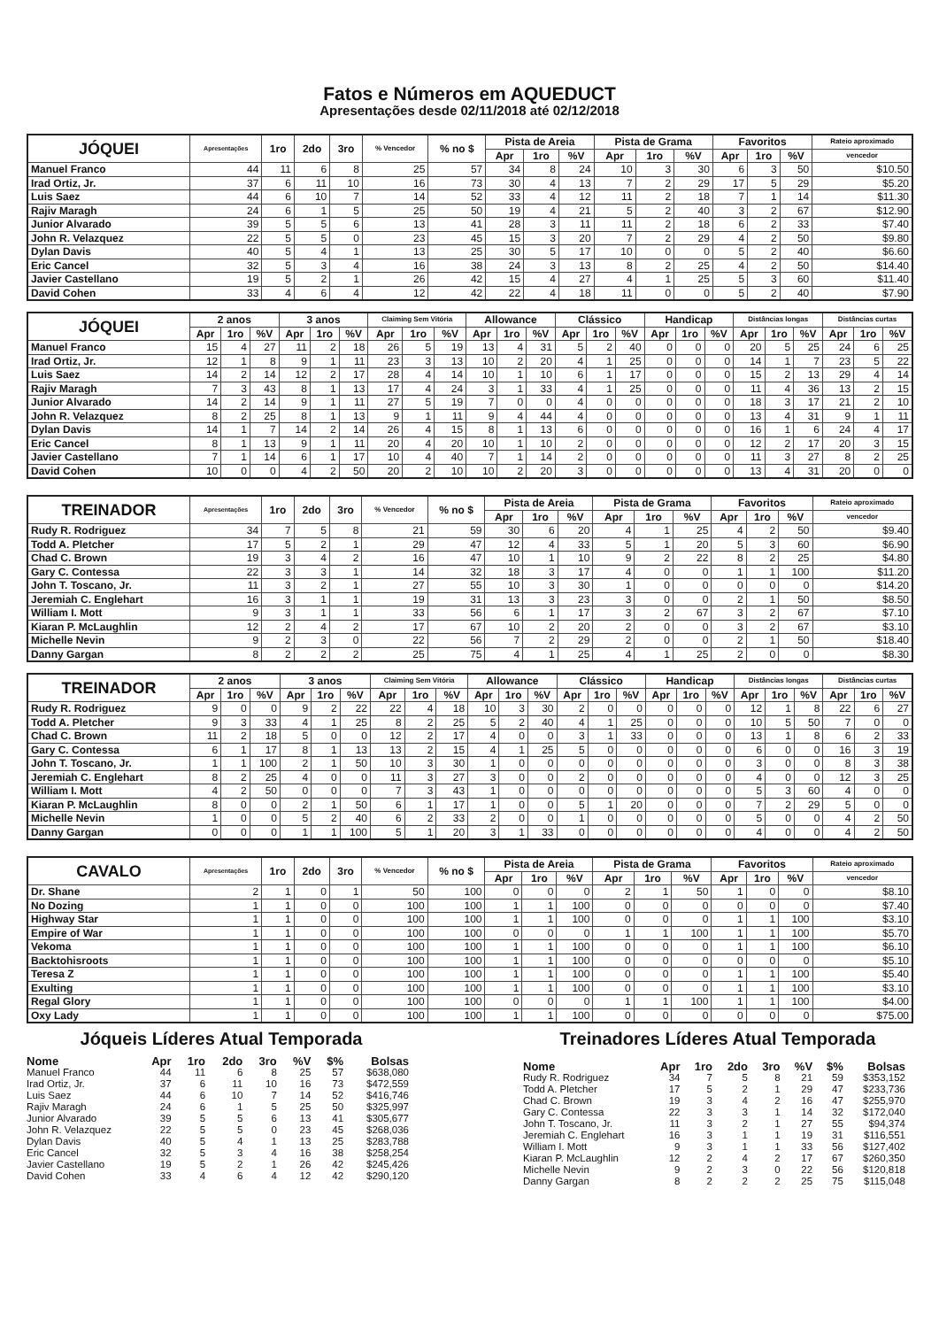Fatos e Números em AQUEDUCT
Apresentações desde 02/11/2018 até 02/12/2018
| JÓQUEI | Apresentações | 1ro | 2do | 3ro | % Vencedor | % no $ | Pista de Areia | | | Pista de Grama | | | Favoritos | | | Rateio aproximado |
| --- | --- | --- | --- | --- | --- | --- | --- | --- | --- | --- | --- | --- | --- | --- | --- | --- |
| | | | | | | | Apr | 1ro | %V | Apr | 1ro | %V | Apr | 1ro | %V | vencedor |
| Manuel Franco | 44 | 11 | 6 | 8 | 25 | 57 | 34 | 8 | 24 | 10 | 3 | 30 | 6 | 3 | 50 | $10.50 |
| Irad Ortiz, Jr. | 37 | 6 | 11 | 10 | 16 | 73 | 30 | 4 | 13 | 7 | 2 | 29 | 17 | 5 | 29 | $5.20 |
| Luis Saez | 44 | 6 | 10 | 7 | 14 | 52 | 33 | 4 | 12 | 11 | 2 | 18 | 7 | 1 | 14 | $11.30 |
| Rajiv Maragh | 24 | 6 | 1 | 5 | 25 | 50 | 19 | 4 | 21 | 5 | 2 | 40 | 3 | 2 | 67 | $12.90 |
| Junior Alvarado | 39 | 5 | 5 | 6 | 13 | 41 | 28 | 3 | 11 | 11 | 2 | 18 | 6 | 2 | 33 | $7.40 |
| John R. Velazquez | 22 | 5 | 5 | 0 | 23 | 45 | 15 | 3 | 20 | 7 | 2 | 29 | 4 | 2 | 50 | $9.80 |
| Dylan Davis | 40 | 5 | 4 | 1 | 13 | 25 | 30 | 5 | 17 | 10 | 0 | 0 | 5 | 2 | 40 | $6.60 |
| Eric Cancel | 32 | 5 | 3 | 4 | 16 | 38 | 24 | 3 | 13 | 8 | 2 | 25 | 4 | 2 | 50 | $14.40 |
| Javier Castellano | 19 | 5 | 2 | 1 | 26 | 42 | 15 | 4 | 27 | 4 | 1 | 25 | 5 | 3 | 60 | $11.40 |
| David Cohen | 33 | 4 | 6 | 4 | 12 | 42 | 22 | 4 | 18 | 11 | 0 | 0 | 5 | 2 | 40 | $7.90 |
| JÓQUEI | 2 anos | | | 3 anos | | | Claiming Sem Vitória | | | Allowance | | | Clássico | | | Handicap | | | Distâncias longas | | | Distâncias curtas | | |
| --- | --- | --- | --- | --- | --- | --- | --- | --- | --- | --- | --- | --- | --- | --- | --- | --- | --- | --- | --- | --- | --- | --- | --- | --- |
| | Apr | 1ro | %V | Apr | 1ro | %V | Apr | 1ro | %V | Apr | 1ro | %V | Apr | 1ro | %V | Apr | 1ro | %V | Apr | 1ro | %V | Apr | 1ro | %V |
| Manuel Franco | 15 | 4 | 27 | 11 | 2 | 18 | 26 | 5 | 19 | 13 | 4 | 31 | 5 | 2 | 40 | 0 | 0 | 0 | 20 | 5 | 25 | 24 | 6 | 25 |
| Irad Ortiz, Jr. | 12 | 1 | 8 | 9 | 1 | 11 | 23 | 3 | 13 | 10 | 2 | 20 | 4 | 1 | 25 | 0 | 0 | 0 | 14 | 1 | 7 | 23 | 5 | 22 |
| Luis Saez | 14 | 2 | 14 | 12 | 2 | 17 | 28 | 4 | 14 | 10 | 1 | 10 | 6 | 1 | 17 | 0 | 0 | 0 | 15 | 2 | 13 | 29 | 4 | 14 |
| Rajiv Maragh | 7 | 3 | 43 | 8 | 1 | 13 | 17 | 4 | 24 | 3 | 1 | 33 | 4 | 1 | 25 | 0 | 0 | 0 | 11 | 4 | 36 | 13 | 2 | 15 |
| Junior Alvarado | 14 | 2 | 14 | 9 | 1 | 11 | 27 | 5 | 19 | 7 | 0 | 0 | 4 | 0 | 0 | 0 | 0 | 0 | 18 | 3 | 17 | 21 | 2 | 10 |
| John R. Velazquez | 8 | 2 | 25 | 8 | 1 | 13 | 9 | 1 | 11 | 9 | 4 | 44 | 4 | 0 | 0 | 0 | 0 | 0 | 13 | 4 | 31 | 9 | 1 | 11 |
| Dylan Davis | 14 | 1 | 7 | 14 | 2 | 14 | 26 | 4 | 15 | 8 | 1 | 13 | 6 | 0 | 0 | 0 | 0 | 0 | 16 | 1 | 6 | 24 | 4 | 17 |
| Eric Cancel | 8 | 1 | 13 | 9 | 1 | 11 | 20 | 4 | 20 | 10 | 1 | 10 | 2 | 0 | 0 | 0 | 0 | 0 | 12 | 2 | 17 | 20 | 3 | 15 |
| Javier Castellano | 7 | 1 | 14 | 6 | 1 | 17 | 10 | 4 | 40 | 7 | 1 | 14 | 2 | 0 | 0 | 0 | 0 | 0 | 11 | 3 | 27 | 8 | 2 | 25 |
| David Cohen | 10 | 0 | 0 | 4 | 2 | 50 | 20 | 2 | 10 | 10 | 2 | 20 | 3 | 0 | 0 | 0 | 0 | 0 | 13 | 4 | 31 | 20 | 0 | 0 |
| TREINADOR | Apresentações | 1ro | 2do | 3ro | % Vencedor | % no $ | Pista de Areia | | | Pista de Grama | | | Favoritos | | | Rateio aproximado |
| --- | --- | --- | --- | --- | --- | --- | --- | --- | --- | --- | --- | --- | --- | --- | --- | --- |
| | | | | | | | Apr | 1ro | %V | Apr | 1ro | %V | Apr | 1ro | %V | vencedor |
| Rudy R. Rodriguez | 34 | 7 | 5 | 8 | 21 | 59 | 30 | 6 | 20 | 4 | 1 | 25 | 4 | 2 | 50 | $9.40 |
| Todd A. Pletcher | 17 | 5 | 2 | 1 | 29 | 47 | 12 | 4 | 33 | 5 | 1 | 20 | 5 | 3 | 60 | $6.90 |
| Chad C. Brown | 19 | 3 | 4 | 2 | 16 | 47 | 10 | 1 | 10 | 9 | 2 | 22 | 8 | 2 | 25 | $4.80 |
| Gary C. Contessa | 22 | 3 | 3 | 1 | 14 | 32 | 18 | 3 | 17 | 4 | 0 | 0 | 1 | 1 | 100 | $11.20 |
| John T. Toscano, Jr. | 11 | 3 | 2 | 1 | 27 | 55 | 10 | 3 | 30 | 1 | 0 | 0 | 0 | 0 | 0 | $14.20 |
| Jeremiah C. Englehart | 16 | 3 | 1 | 1 | 19 | 31 | 13 | 3 | 23 | 3 | 0 | 0 | 2 | 1 | 50 | $8.50 |
| William I. Mott | 9 | 3 | 1 | 1 | 33 | 56 | 6 | 1 | 17 | 3 | 2 | 67 | 3 | 2 | 67 | $7.10 |
| Kiaran P. McLaughlin | 12 | 2 | 4 | 2 | 17 | 67 | 10 | 2 | 20 | 2 | 0 | 0 | 3 | 2 | 67 | $3.10 |
| Michelle Nevin | 9 | 2 | 3 | 0 | 22 | 56 | 7 | 2 | 29 | 2 | 0 | 0 | 2 | 1 | 50 | $18.40 |
| Danny Gargan | 8 | 2 | 2 | 2 | 25 | 75 | 4 | 1 | 25 | 4 | 1 | 25 | 2 | 0 | 0 | $8.30 |
| TREINADOR | 2 anos | | | 3 anos | | | Claiming Sem Vitória | | | Allowance | | | Clássico | | | Handicap | | | Distâncias longas | | | Distâncias curtas | | |
| --- | --- | --- | --- | --- | --- | --- | --- | --- | --- | --- | --- | --- | --- | --- | --- | --- | --- | --- | --- | --- | --- | --- | --- | --- |
| | Apr | 1ro | %V | Apr | 1ro | %V | Apr | 1ro | %V | Apr | 1ro | %V | Apr | 1ro | %V | Apr | 1ro | %V | Apr | 1ro | %V | Apr | 1ro | %V |
| Rudy R. Rodriguez | 9 | 0 | 0 | 9 | 2 | 22 | 22 | 4 | 18 | 10 | 3 | 30 | 2 | 0 | 0 | 0 | 0 | 0 | 12 | 1 | 8 | 22 | 6 | 27 |
| Todd A. Pletcher | 9 | 3 | 33 | 4 | 1 | 25 | 8 | 2 | 25 | 5 | 2 | 40 | 4 | 1 | 25 | 0 | 0 | 0 | 10 | 5 | 50 | 7 | 0 | 0 |
| Chad C. Brown | 11 | 2 | 18 | 5 | 0 | 0 | 12 | 2 | 17 | 4 | 0 | 0 | 3 | 1 | 33 | 0 | 0 | 0 | 13 | 1 | 8 | 6 | 2 | 33 |
| Gary C. Contessa | 6 | 1 | 17 | 8 | 1 | 13 | 13 | 2 | 15 | 4 | 1 | 25 | 5 | 0 | 0 | 0 | 0 | 0 | 6 | 0 | 0 | 16 | 3 | 19 |
| John T. Toscano, Jr. | 1 | 1 | 100 | 2 | 1 | 50 | 10 | 3 | 30 | 1 | 0 | 0 | 0 | 0 | 0 | 0 | 0 | 0 | 3 | 0 | 0 | 8 | 3 | 38 |
| Jeremiah C. Englehart | 8 | 2 | 25 | 4 | 0 | 0 | 11 | 3 | 27 | 3 | 0 | 0 | 2 | 0 | 0 | 0 | 0 | 0 | 4 | 0 | 0 | 12 | 3 | 25 |
| William I. Mott | 4 | 2 | 50 | 0 | 0 | 0 | 7 | 3 | 43 | 1 | 0 | 0 | 0 | 0 | 0 | 0 | 0 | 0 | 5 | 3 | 60 | 4 | 0 | 0 |
| Kiaran P. McLaughlin | 8 | 0 | 0 | 2 | 1 | 50 | 6 | 1 | 17 | 1 | 0 | 0 | 5 | 1 | 20 | 0 | 0 | 0 | 7 | 2 | 29 | 5 | 0 | 0 |
| Michelle Nevin | 1 | 0 | 0 | 5 | 2 | 40 | 6 | 2 | 33 | 2 | 0 | 0 | 1 | 0 | 0 | 0 | 0 | 0 | 5 | 0 | 0 | 4 | 2 | 50 |
| Danny Gargan | 0 | 0 | 0 | 1 | 1 | 100 | 5 | 1 | 20 | 3 | 1 | 33 | 0 | 0 | 0 | 0 | 0 | 0 | 4 | 0 | 0 | 4 | 2 | 50 |
| CAVALO | Apresentações | 1ro | 2do | 3ro | % Vencedor | % no $ | Pista de Areia | | | Pista de Grama | | | Favoritos | | | Rateio aproximado |
| --- | --- | --- | --- | --- | --- | --- | --- | --- | --- | --- | --- | --- | --- | --- | --- | --- |
| | | | | | | | Apr | 1ro | %V | Apr | 1ro | %V | Apr | 1ro | %V | vencedor |
| Dr. Shane | 2 | 1 | 0 | 1 | 50 | 100 | 0 | 0 | 0 | 2 | 1 | 50 | 1 | 0 | 0 | $8.10 |
| No Dozing | 1 | 1 | 0 | 0 | 100 | 100 | 1 | 1 | 100 | 0 | 0 | 0 | 0 | 0 | 0 | $7.40 |
| Highway Star | 1 | 1 | 0 | 0 | 100 | 100 | 1 | 1 | 100 | 0 | 0 | 0 | 1 | 1 | 100 | $3.10 |
| Empire of War | 1 | 1 | 0 | 0 | 100 | 100 | 0 | 0 | 0 | 1 | 1 | 100 | 1 | 1 | 100 | $5.70 |
| Vekoma | 1 | 1 | 0 | 0 | 100 | 100 | 1 | 1 | 100 | 0 | 0 | 0 | 1 | 1 | 100 | $6.10 |
| Backtohisroots | 1 | 1 | 0 | 0 | 100 | 100 | 1 | 1 | 100 | 0 | 0 | 0 | 0 | 0 | 0 | $5.10 |
| Teresa Z | 1 | 1 | 0 | 0 | 100 | 100 | 1 | 1 | 100 | 0 | 0 | 0 | 1 | 1 | 100 | $5.40 |
| Exulting | 1 | 1 | 0 | 0 | 100 | 100 | 1 | 1 | 100 | 0 | 0 | 0 | 1 | 1 | 100 | $3.10 |
| Regal Glory | 1 | 1 | 0 | 0 | 100 | 100 | 0 | 0 | 0 | 1 | 1 | 100 | 1 | 1 | 100 | $4.00 |
| Oxy Lady | 1 | 1 | 0 | 0 | 100 | 100 | 1 | 1 | 100 | 0 | 0 | 0 | 0 | 0 | 0 | $75.00 |
Jóqueis Líderes Atual Temporada
| Nome | Apr | 1ro | 2do | 3ro | %V | $% | Bolsas |
| --- | --- | --- | --- | --- | --- | --- | --- |
| Manuel Franco | 44 | 11 | 6 | 8 | 25 | 57 | $638,080 |
| Irad Ortiz, Jr. | 37 | 6 | 11 | 10 | 16 | 73 | $472,559 |
| Luis Saez | 44 | 6 | 10 | 7 | 14 | 52 | $416,746 |
| Rajiv Maragh | 24 | 6 | 1 | 5 | 25 | 50 | $325,997 |
| Junior Alvarado | 39 | 5 | 5 | 6 | 13 | 41 | $305,677 |
| John R. Velazquez | 22 | 5 | 5 | 0 | 23 | 45 | $268,036 |
| Dylan Davis | 40 | 5 | 4 | 1 | 13 | 25 | $283,788 |
| Eric Cancel | 32 | 5 | 3 | 4 | 16 | 38 | $258,254 |
| Javier Castellano | 19 | 5 | 2 | 1 | 26 | 42 | $245,426 |
| David Cohen | 33 | 4 | 6 | 4 | 12 | 42 | $290,120 |
Treinadores Líderes Atual Temporada
| Nome | Apr | 1ro | 2do | 3ro | %V | $% | Bolsas |
| --- | --- | --- | --- | --- | --- | --- | --- |
| Rudy R. Rodriguez | 34 | 7 | 5 | 8 | 21 | 59 | $353,152 |
| Todd A. Pletcher | 17 | 5 | 2 | 1 | 29 | 47 | $233,736 |
| Chad C. Brown | 19 | 3 | 4 | 2 | 16 | 47 | $255,970 |
| Gary C. Contessa | 22 | 3 | 3 | 1 | 14 | 32 | $172,040 |
| John T. Toscano, Jr. | 11 | 3 | 2 | 1 | 27 | 55 | $94,374 |
| Jeremiah C. Englehart | 16 | 3 | 1 | 1 | 19 | 31 | $116,551 |
| William I. Mott | 9 | 3 | 1 | 1 | 33 | 56 | $127,402 |
| Kiaran P. McLaughlin | 12 | 2 | 4 | 2 | 17 | 67 | $260,350 |
| Michelle Nevin | 9 | 2 | 3 | 0 | 22 | 56 | $120,818 |
| Danny Gargan | 8 | 2 | 2 | 2 | 25 | 75 | $115,048 |